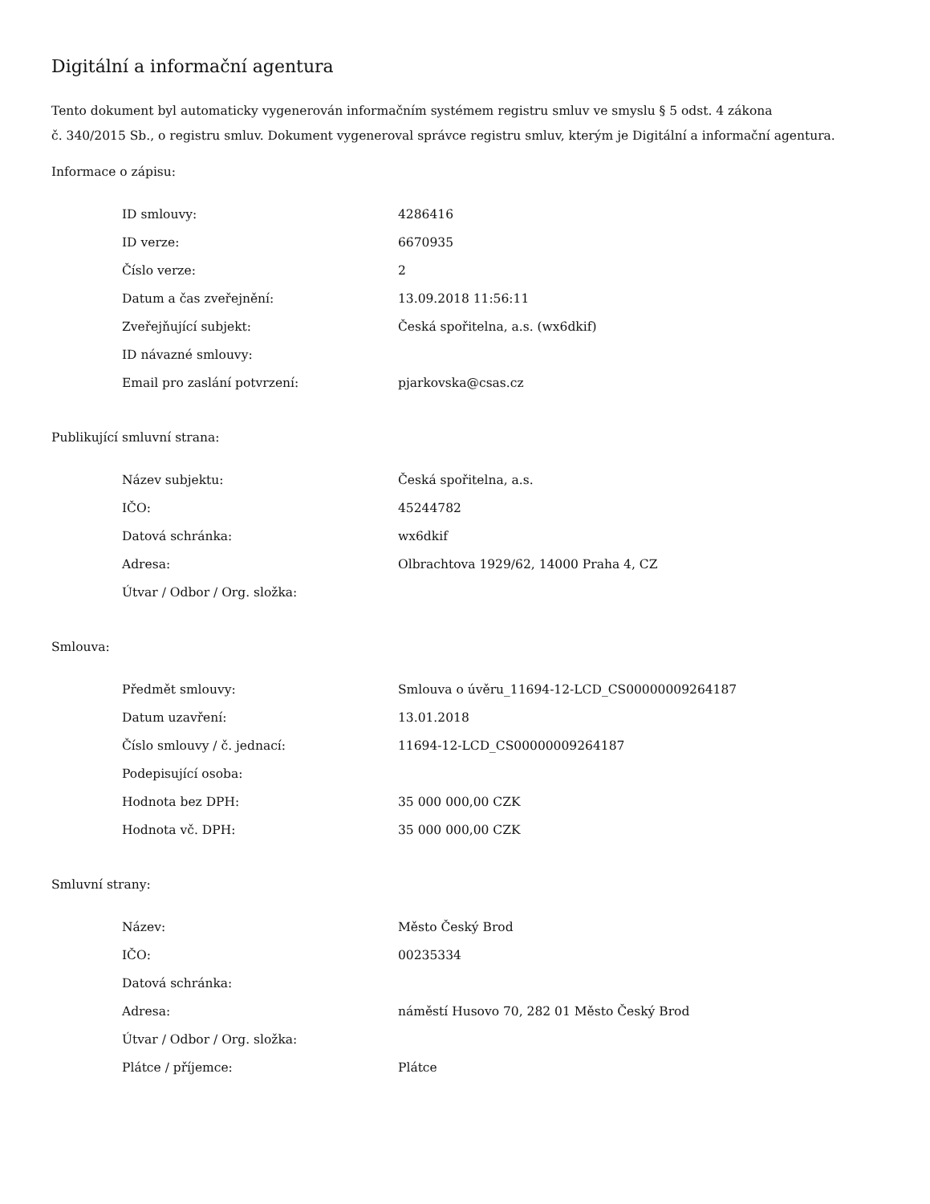Digitální a informační agentura
Tento dokument byl automaticky vygenerován informačním systémem registru smluv ve smyslu § 5 odst. 4 zákona
č. 340/2015 Sb., o registru smluv. Dokument vygeneroval správce registru smluv, kterým je Digitální a informační agentura.
Informace o zápisu:
| ID smlouvy: | 4286416 |
| ID verze: | 6670935 |
| Číslo verze: | 2 |
| Datum a čas zveřejnění: | 13.09.2018 11:56:11 |
| Zveřejňující subjekt: | Česká spořitelna, a.s. (wx6dkif) |
| ID návazné smlouvy: | |
| Email pro zaslání potvrzení: | pjarkovska@csas.cz |
Publikující smluvní strana:
| Název subjektu: | Česká spořitelna, a.s. |
| IČO: | 45244782 |
| Datová schránka: | wx6dkif |
| Adresa: | Olbrachtova 1929/62, 14000 Praha 4, CZ |
| Útvar / Odbor / Org. složka: | |
Smlouva:
| Předmět smlouvy: | Smlouva o úvěru_11694-12-LCD_CS00000009264187 |
| Datum uzavření: | 13.01.2018 |
| Číslo smlouvy / č. jednací: | 11694-12-LCD_CS00000009264187 |
| Podepisující osoba: | |
| Hodnota bez DPH: | 35 000 000,00 CZK |
| Hodnota vč. DPH: | 35 000 000,00 CZK |
Smluvní strany:
| Název: | Město Český Brod |
| IČO: | 00235334 |
| Datová schránka: | |
| Adresa: | náměstí Husovo 70, 282 01 Město Český Brod |
| Útvar / Odbor / Org. složka: | |
| Plátce / příjemce: | Plátce |